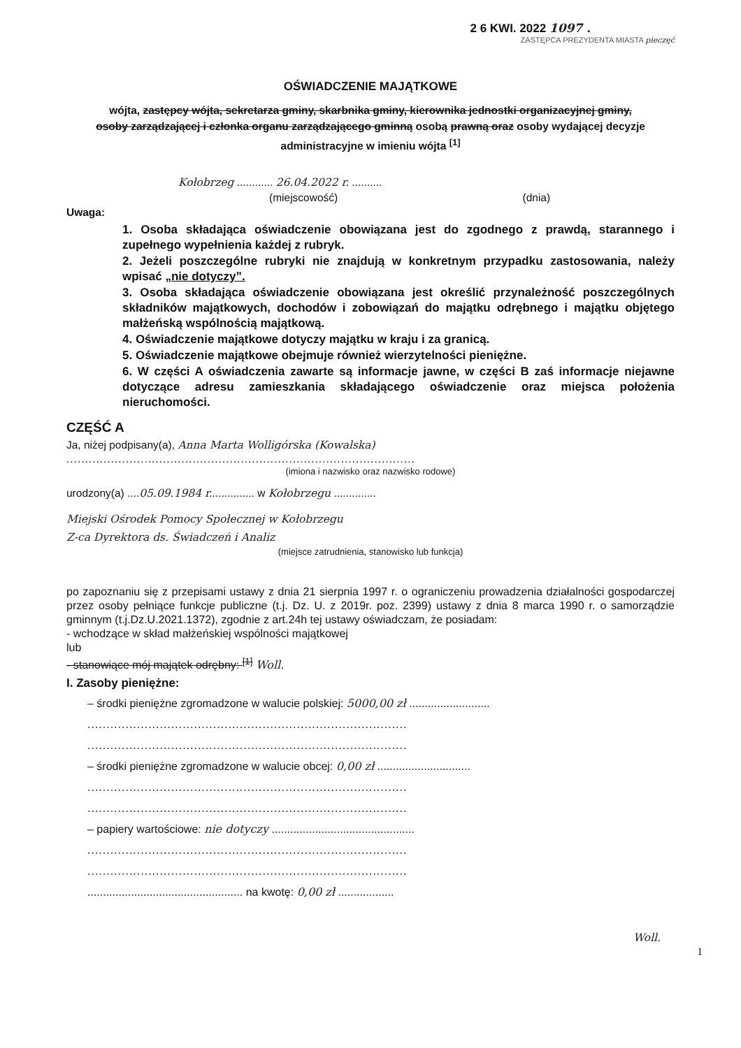2 6 KWI. 2022 1097 .
ZASTĘPCA PREZYDENTA MIASTA pieczęć
OŚWIADCZENIE MAJĄTKOWE
wójta, zastępcy wójta, sekretarza gminy, skarbnika gminy, kierownika jednostki organizacyjnej gminy, osoby zarządzającej i członka organu zarządzającego gminną osobą prawną oraz osoby wydającej decyzje administracyjne w imieniu wójta <sup>[1]</sup>
Kołobrzeg ............ 26.04.2022 r. ..........
(miejscowość) (dnia)
Uwaga:
1. Osoba składająca oświadczenie obowiązana jest do zgodnego z prawdą, starannego i zupełnego wypełnienia każdej z rubryk.
2. Jeżeli poszczególne rubryki nie znajdują w konkretnym przypadku zastosowania, należy wpisać „nie dotyczy”.
3. Osoba składająca oświadczenie obowiązana jest określić przynależność poszczególnych składników majątkowych, dochodów i zobowiązań do majątku odrębnego i majątku objętego małżeńską wspólnością majątkową.
4. Oświadczenie majątkowe dotyczy majątku w kraju i za granicą.
5. Oświadczenie majątkowe obejmuje również wierzytelności pieniężne.
6. W części A oświadczenia zawarte są informacje jawne, w części B zaś informacje niejawne dotyczące adresu zamieszkania składającego oświadczenie oraz miejsca położenia nieruchomości.
CZĘŚĆ A
Ja, niżej podpisany(a), Anna Marta Wolligórska (Kowalska)
..............................................................................................
(imiona i nazwisko oraz nazwisko rodowe)
urodzony(a) ....05.09.1984 r............... w Kołobrzegu ..............
Miejski Ośrodek Pomocy Społecznej w Kołobrzegu
Z-ca Dyrektora ds. Świadczeń i Analiz
(miejsce zatrudnienia, stanowisko lub funkcja)
po zapoznaniu się z przepisami ustawy z dnia 21 sierpnia 1997 r. o ograniczeniu prowadzenia działalności gospodarczej przez osoby pełniące funkcje publiczne (t.j. Dz. U. z 2019r. poz. 2399) ustawy z dnia 8 marca 1990 r. o samorządzie gminnym (t.j.Dz.U.2021.1372), zgodnie z art.24h tej ustawy oświadczam, że posiadam:
- wchodzące w skład małżeńskiej wspólności majątkowej
lub
- stanowiące mój majątek odrębny: <sup>[1]</sup> Woll.
I. Zasoby pieniężne:
– środki pieniężne zgromadzone w walucie polskiej: 5000,00 zł ..........................
....................................................................................
....................................................................................
– środki pieniężne zgromadzone w walucie obcej: 0,00 zł ..............................
....................................................................................
....................................................................................
– papiery wartościowe: nie dotyczy ..............................................
....................................................................................
....................................................................................
.................................................. na kwotę: 0,00 zł ..................
Woll.
1